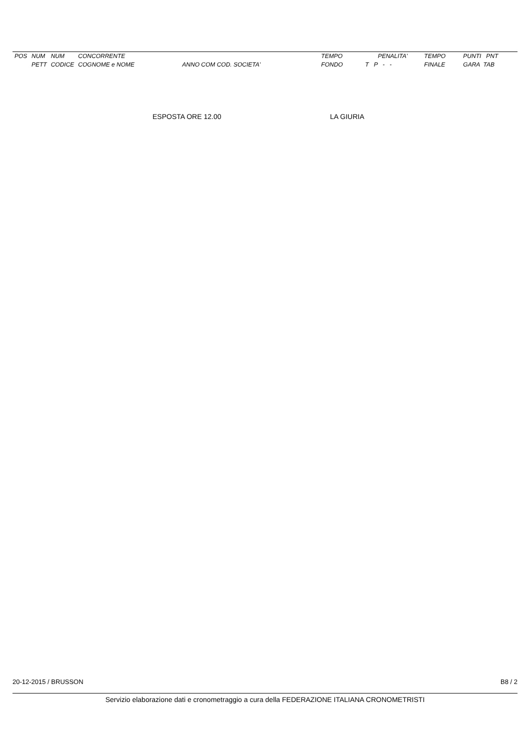| POS | NUM | NUM | CONCORRENTE | | TEMPO | PENALITA' | TEMPO | PUNTI PNT |
| --- | --- | --- | --- | --- | --- | --- | --- | --- |
| | PETT | CODICE | COGNOME e NOME | ANNO COM COD. SOCIETA' | FONDO | T P - - | FINALE | GARA TAB |
ESPOSTA ORE 12.00 LA GIURIA
20-12-2015 / BRUSSON B8 / 2
Servizio elaborazione dati e cronometraggio a cura della FEDERAZIONE ITALIANA CRONOMETRISTI